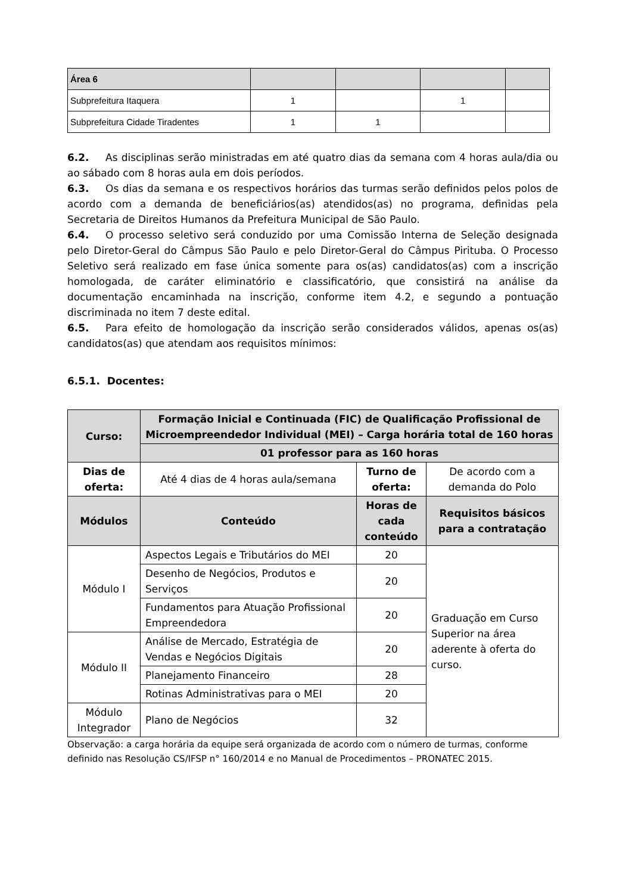| Área 6 | | | | |
| Subprefeitura Itaquera | 1 | | 1 | |
| Subprefeitura Cidade Tiradentes | 1 | 1 | | |
6.2. As disciplinas serão ministradas em até quatro dias da semana com 4 horas aula/dia ou ao sábado com 8 horas aula em dois períodos.
6.3. Os dias da semana e os respectivos horários das turmas serão definidos pelos polos de acordo com a demanda de beneficiários(as) atendidos(as) no programa, definidas pela Secretaria de Direitos Humanos da Prefeitura Municipal de São Paulo.
6.4. O processo seletivo será conduzido por uma Comissão Interna de Seleção designada pelo Diretor-Geral do Câmpus São Paulo e pelo Diretor-Geral do Câmpus Pirituba. O Processo Seletivo será realizado em fase única somente para os(as) candidatos(as) com a inscrição homologada, de caráter eliminatório e classificatório, que consistirá na análise da documentação encaminhada na inscrição, conforme item 4.2, e segundo a pontuação discriminada no item 7 deste edital.
6.5. Para efeito de homologação da inscrição serão considerados válidos, apenas os(as) candidatos(as) que atendam aos requisitos mínimos:
6.5.1. Docentes:
| Curso: | Formação Inicial e Continuada (FIC) de Qualificação Profissional de Microempreendedor Individual (MEI) – Carga horária total de 160 horas | | |
| --- | --- | --- | --- |
| | 01 professor para as 160 horas | | |
| Dias de oferta: | Até 4 dias de 4 horas aula/semana | Turno de oferta: | De acordo com a demanda do Polo |
| Módulos | Conteúdo | Horas de cada conteúdo | Requisitos básicos para a contratação |
| Módulo I | Aspectos Legais e Tributários do MEI | 20 | Graduação em Curso Superior na área aderente à oferta do curso. |
| | Desenho de Negócios, Produtos e Serviços | 20 | |
| | Fundamentos para Atuação Profissional Empreendedora | 20 | |
| Módulo II | Análise de Mercado, Estratégia de Vendas e Negócios Digitais | 20 | |
| | Planejamento Financeiro | 28 | |
| | Rotinas Administrativas para o MEI | 20 | |
| Módulo Integrador | Plano de Negócios | 32 | |
Observação: a carga horária da equipe será organizada de acordo com o número de turmas, conforme definido nas Resolução CS/IFSP n° 160/2014 e no Manual de Procedimentos – PRONATEC 2015.